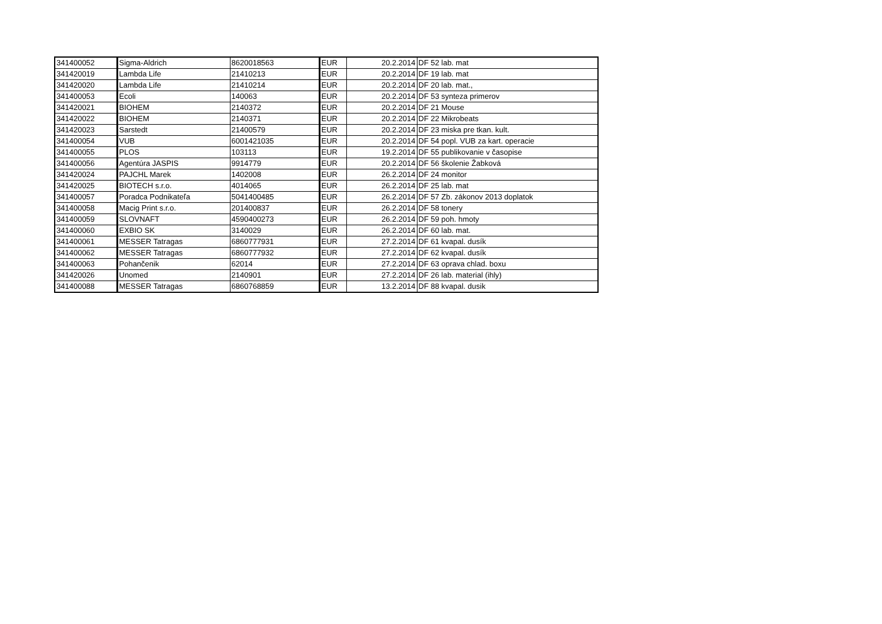| 341400052 | Sigma-Aldrich | 8620018563 | EUR | 20.2.2014 | DF 52 lab. mat |
| 341420019 | Lambda Life | 21410213 | EUR | 20.2.2014 | DF 19 lab. mat |
| 341420020 | Lambda Life | 21410214 | EUR | 20.2.2014 | DF 20 lab. mat., |
| 341400053 | Ecoli | 140063 | EUR | 20.2.2014 | DF 53 synteza primerov |
| 341420021 | BIOHEM | 2140372 | EUR | 20.2.2014 | DF 21 Mouse |
| 341420022 | BIOHEM | 2140371 | EUR | 20.2.2014 | DF 22 Mikrobeats |
| 341420023 | Sarstedt | 21400579 | EUR | 20.2.2014 | DF 23 miska pre tkan. kult. |
| 341400054 | VUB | 6001421035 | EUR | 20.2.2014 | DF 54 popl. VUB za kart. operacie |
| 341400055 | PLOS | 103113 | EUR | 19.2.2014 | DF 55 publikovanie v časopise |
| 341400056 | Agentúra JASPIS | 9914779 | EUR | 20.2.2014 | DF 56 školenie Žabková |
| 341420024 | PAJCHL Marek | 1402008 | EUR | 26.2.2014 | DF 24 monitor |
| 341420025 | BIOTECH s.r.o. | 4014065 | EUR | 26.2.2014 | DF 25 lab. mat |
| 341400057 | Poradca Podnikateľa | 5041400485 | EUR | 26.2.2014 | DF 57 Zb. zákonov 2013 doplatok |
| 341400058 | Macig Print s.r.o. | 201400837 | EUR | 26.2.2014 | DF 58 tonery |
| 341400059 | SLOVNAFT | 4590400273 | EUR | 26.2.2014 | DF 59 poh. hmoty |
| 341400060 | EXBIO SK | 3140029 | EUR | 26.2.2014 | DF 60 lab. mat. |
| 341400061 | MESSER Tatragas | 6860777931 | EUR | 27.2.2014 | DF 61 kvapal. dusík |
| 341400062 | MESSER Tatragas | 6860777932 | EUR | 27.2.2014 | DF 62 kvapal. dusík |
| 341400063 | Pohančenik | 62014 | EUR | 27.2.2014 | DF 63 oprava chlad. boxu |
| 341420026 | Unomed | 2140901 | EUR | 27.2.2014 | DF 26 lab. material (ihly) |
| 341400088 | MESSER Tatragas | 6860768859 | EUR | 13.2.2014 | DF 88 kvapal. dusik |